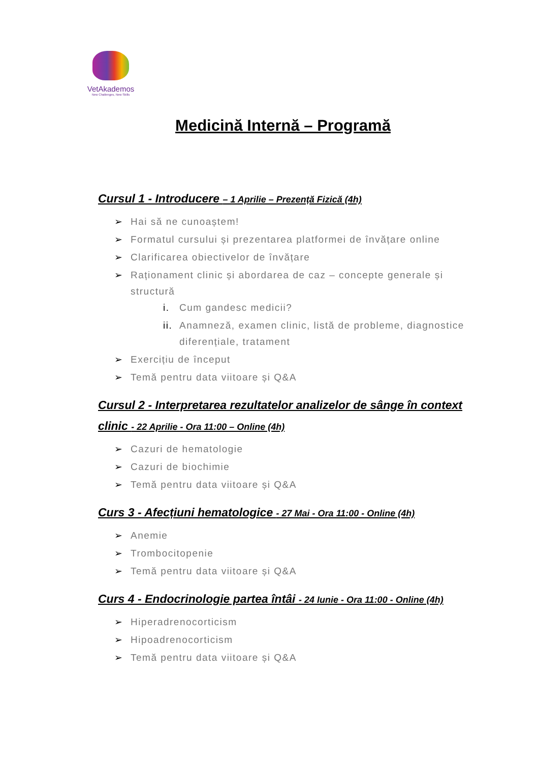VetAkademos
New Challenges, New Skills
Medicină Internă – Programă
Cursul 1 - Introducere – 1 Aprilie – Prezență Fizică (4h)
➢ Hai să ne cunoaștem!
➢ Formatul cursului și prezentarea platformei de învățare online
➢ Clarificarea obiectivelor de învățare
➢ Raționament clinic și abordarea de caz – concepte generale și structură
i. Cum gandesc medicii?
ii. Anamneză, examen clinic, listă de probleme, diagnostice diferențiale, tratament
➢ Exercițiu de început
➢ Temă pentru data viitoare și Q&A
Cursul 2 - Interpretarea rezultatelor analizelor de sânge în context clinic - 22 Aprilie - Ora 11:00 – Online (4h)
➢ Cazuri de hematologie
➢ Cazuri de biochimie
➢ Temă pentru data viitoare și Q&A
Curs 3 - Afecțiuni hematologice - 27 Mai - Ora 11:00 - Online (4h)
➢ Anemie
➢ Trombocitopenie
➢ Temă pentru data viitoare și Q&A
Curs 4 - Endocrinologie partea întâi - 24 Iunie - Ora 11:00 - Online (4h)
➢ Hiperadrenocorticism
➢ Hipoadrenocorticism
➢ Temă pentru data viitoare și Q&A